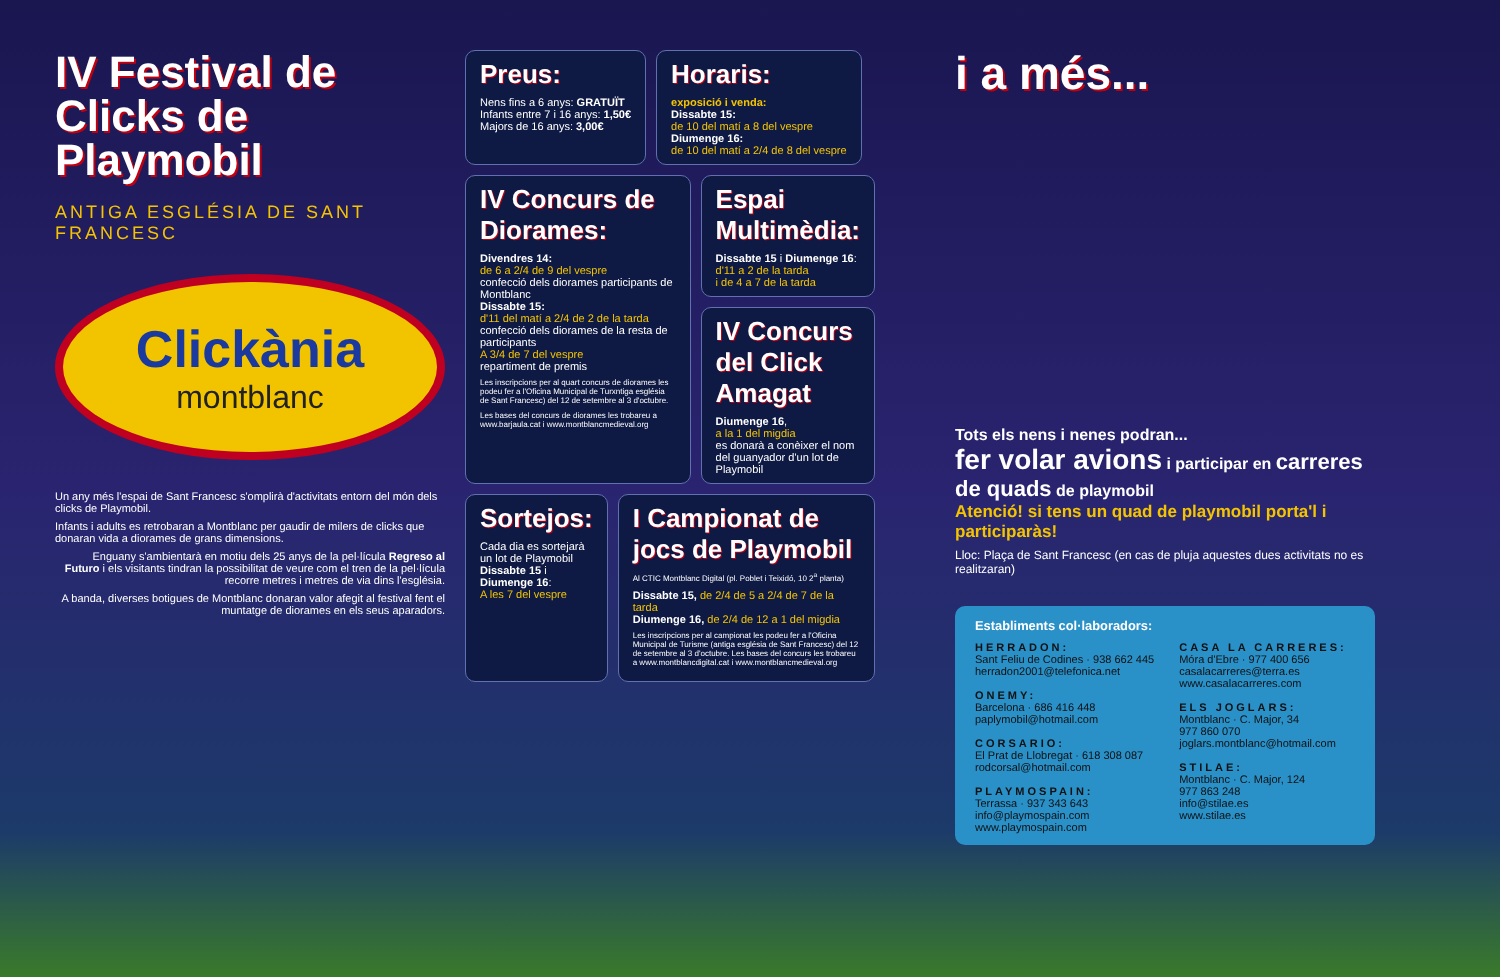IV Festival de Clicks de Playmobil
ANTIGA ESGLÉSIA DE SANT FRANCESC
Clickània
montblanc
Un any més l'espai de Sant Francesc s'omplirà d'activitats entorn del món dels clicks de Playmobil.
Infants i adults es retrobaran a Montblanc per gaudir de milers de clicks que donaran vida a diorames de grans dimensions.
Enguany s'ambientarà en motiu dels 25 anys de la pel·lícula Regreso al Futuro i els visitants tindran la possibilitat de veure com el tren de la pel·lícula recorre metres i metres de via dins l'església.
A banda, diverses botigues de Montblanc donaran valor afegit al festival fent el muntatge de diorames en els seus aparadors.
Preus:
Nens fins a 6 anys: GRATUÏT
Infants entre 7 i 16 anys: 1,50€
Majors de 16 anys: 3,00€
Horaris:
exposició i venda:
Dissabte 15:
de 10 del matí a 8 del vespre
Diumenge 16:
de 10 del matí a 2/4 de 8 del vespre
IV Concurs de Diorames:
Divendres 14:
de 6 a 2/4 de 9 del vespre
confecció dels diorames participants de Montblanc
Dissabte 15:
d'11 del matí a 2/4 de 2 de la tarda
confecció dels diorames de la resta de participants
A 3/4 de 7 del vespre
repartiment de premis
Les inscripcions per al quart concurs de diorames les podeu fer a l'Oficina Municipal de Turxntiga església de Sant Francesc) del 12 de setembre al 3 d'octubre.
Les bases del concurs de diorames les trobareu a www.barjaula.cat i www.montblancmedieval.org
Espai Multimèdia:
Dissabte 15 i Diumenge 16:
d'11 a 2 de la tarda
i de 4 a 7 de la tarda
IV Concurs del Click Amagat
Diumenge 16,
a la 1 del migdia
es donarà a conèixer el nom del guanyador d'un lot de Playmobil
Sortejos:
Cada dia es sortejarà un lot de Playmobil
Dissabte 15 i Diumenge 16:
A les 7 del vespre
I Campionat de jocs de Playmobil
Al CTIC Montblanc Digital (pl. Poblet i Teixidó, 10 2<sup>a</sup> planta)
Dissabte 15, de 2/4 de 5 a 2/4 de 7 de la tarda
Diumenge 16, de 2/4 de 12 a 1 del migdia
Les inscripcions per al campionat les podeu fer a l'Oficina Municipal de Turisme (antiga església de Sant Francesc) del 12 de setembre al 3 d'octubre. Les bases del concurs les trobareu a www.montblancdigital.cat i www.montblancmedieval.org
i a més...
Tots els nens i nenes podran...
fer volar avions i participar en carreres de quads de playmobil
Atenció! si tens un quad de playmobil porta'l i participaràs!
Lloc: Plaça de Sant Francesc (en cas de pluja aquestes dues activitats no es realitzaran)
Establiments col·laboradors:
HERRADON:
Sant Feliu de Codines · 938 662 445
herradon2001@telefonica.net
ONEMY:
Barcelona · 686 416 448
paplymobil@hotmail.com
CORSARIO:
El Prat de Llobregat · 618 308 087
rodcorsal@hotmail.com
PLAYMOSPAIN:
Terrassa · 937 343 643
info@playmospain.com
www.playmospain.com
CASA LA CARRERES:
Móra d'Ebre · 977 400 656
casalacarreres@terra.es
www.casalacarreres.com
ELS JOGLARS:
Montblanc · C. Major, 34
977 860 070
joglars.montblanc@hotmail.com
STILAE:
Montblanc · C. Major, 124
977 863 248
info@stilae.es
www.stilae.es